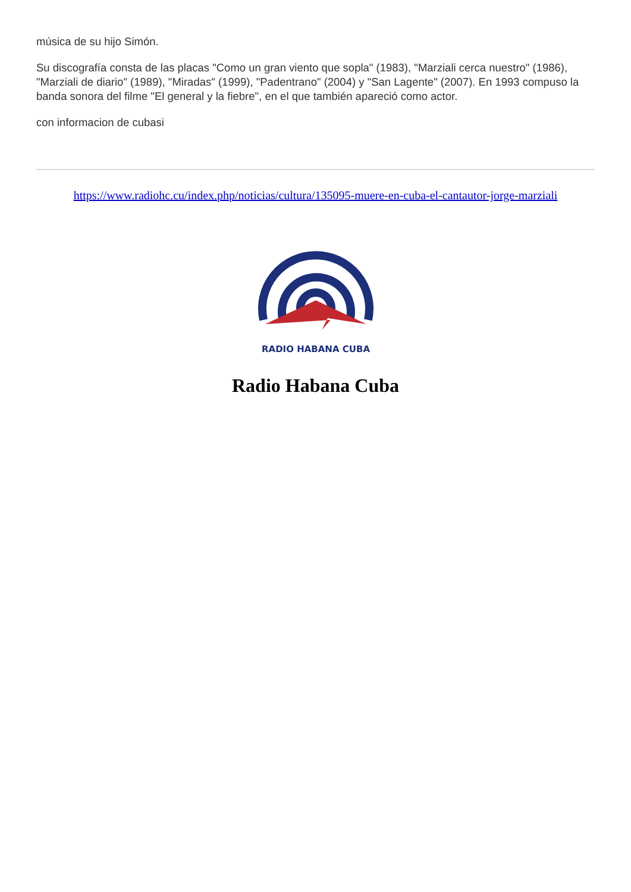música de su hijo Simón.
Su discografía consta de las placas "Como un gran viento que sopla" (1983), "Marziali cerca nuestro" (1986), "Marziali de diario" (1989), "Miradas" (1999), "Padentrano" (2004) y "San Lagente" (2007). En 1993 compuso la banda sonora del filme "El general y la fiebre", en el que también apareció como actor.
con informacion de cubasi
https://www.radiohc.cu/index.php/noticias/cultura/135095-muere-en-cuba-el-cantautor-jorge-marziali
RADIO HABANA CUBA
Radio Habana Cuba